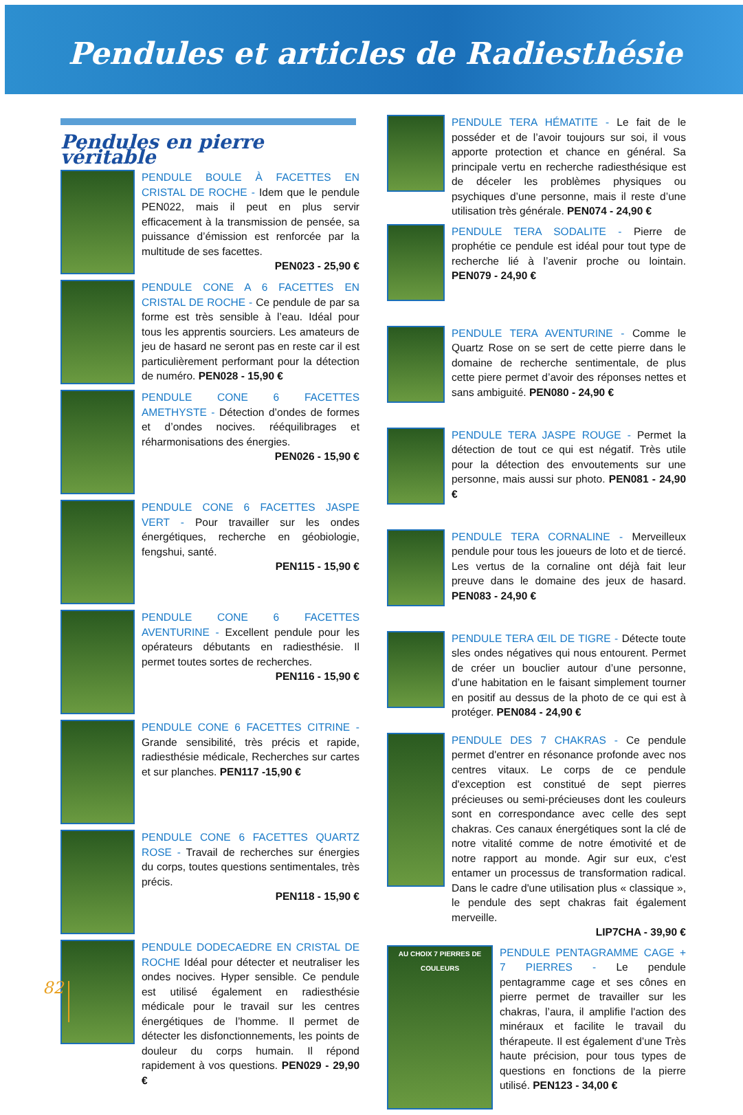Pendules et articles de Radiesthésie
Pendules en pierre véritable
PENDULE BOULE À FACETTES EN CRISTAL DE ROCHE - Idem que le pendule PEN022, mais il peut en plus servir efficacement à la transmission de pensée, sa puissance d’émission est renforcée par la multitude de ses facettes.
PEN023 - 25,90 €
PENDULE CONE A 6 FACETTES EN CRISTAL DE ROCHE - Ce pendule de par sa forme est très sensible à l’eau. Idéal pour tous les apprentis sourciers. Les amateurs de jeu de hasard ne seront pas en reste car il est particulièrement performant pour la détection de numéro. PEN028 - 15,90 €
PENDULE CONE 6 FACETTES AMETHYSTE - Détection d’ondes de formes et d’ondes nocives. rééquilibrages et réharmonisations des énergies.
PEN026 - 15,90 €
PENDULE CONE 6 FACETTES JASPE VERT - Pour travailler sur les ondes énergétiques, recherche en géobiologie, fengshui, santé.
PEN115 - 15,90 €
PENDULE CONE 6 FACETTES AVENTURINE - Excellent pendule pour les opérateurs débutants en radiesthésie. Il permet toutes sortes de recherches.
PEN116 - 15,90 €
PENDULE CONE 6 FACETTES CITRINE - Grande sensibilité, très précis et rapide, radiesthésie médicale, Recherches sur cartes et sur planches. PEN117 -15,90 €
PENDULE CONE 6 FACETTES QUARTZ ROSE - Travail de recherches sur énergies du corps, toutes questions sentimentales, très précis.
PEN118 - 15,90 €
PENDULE DODECAEDRE EN CRISTAL DE ROCHE Idéal pour détecter et neutraliser les ondes nocives. Hyper sensible. Ce pendule est utilisé également en radiesthésie médicale pour le travail sur les centres énergétiques de l’homme. Il permet de détecter les disfonctionnements, les points de douleur du corps humain. Il répond rapidement à vos questions. PEN029 - 29,90 €
PENDULE TERA HÉMATITE - Le fait de le posséder et de l’avoir toujours sur soi, il vous apporte protection et chance en général. Sa principale vertu en recherche radiesthésique est de déceler les problèmes physiques ou psychiques d’une personne, mais il reste d’une utilisation très générale. PEN074 - 24,90 €
PENDULE TERA SODALITE - Pierre de prophétie ce pendule est idéal pour tout type de recherche lié à l’avenir proche ou lointain. PEN079 - 24,90 €
PENDULE TERA AVENTURINE - Comme le Quartz Rose on se sert de cette pierre dans le domaine de recherche sentimentale, de plus cette piere permet d’avoir des réponses nettes et sans ambiguité. PEN080 - 24,90 €
PENDULE TERA JASPE ROUGE - Permet la détection de tout ce qui est négatif. Très utile pour la détection des envoutements sur une personne, mais aussi sur photo. PEN081 - 24,90 €
PENDULE TERA CORNALINE - Merveilleux pendule pour tous les joueurs de loto et de tiercé. Les vertus de la cornaline ont déjà fait leur preuve dans le domaine des jeux de hasard. PEN083 - 24,90 €
PENDULE TERA ŒIL DE TIGRE - Détecte toute sles ondes négatives qui nous entourent. Permet de créer un bouclier autour d’une personne, d’une habitation en le faisant simplement tourner en positif au dessus de la photo de ce qui est à protéger. PEN084 - 24,90 €
PENDULE DES 7 CHAKRAS - Ce pendule permet d'entrer en résonance profonde avec nos centres vitaux. Le corps de ce pendule d'exception est constitué de sept pierres précieuses ou semi-précieuses dont les couleurs sont en correspondance avec celle des sept chakras. Ces canaux énergétiques sont la clé de notre vitalité comme de notre émotivité et de notre rapport au monde. Agir sur eux, c'est entamer un processus de transformation radical. Dans le cadre d'une utilisation plus « classique », le pendule des sept chakras fait également merveille.
LIP7CHA - 39,90 €
AU CHOIX 7 PIERRES DE COULEURS
PENDULE PENTAGRAMME CAGE + 7 PIERRES - Le pendule pentagramme cage et ses cônes en pierre permet de travailler sur les chakras, l’aura, il amplifie l'action des minéraux et facilite le travail du thérapeute. Il est également d’une Très haute précision, pour tous types de questions en fonctions de la pierre utilisé. PEN123 - 34,00 €
82